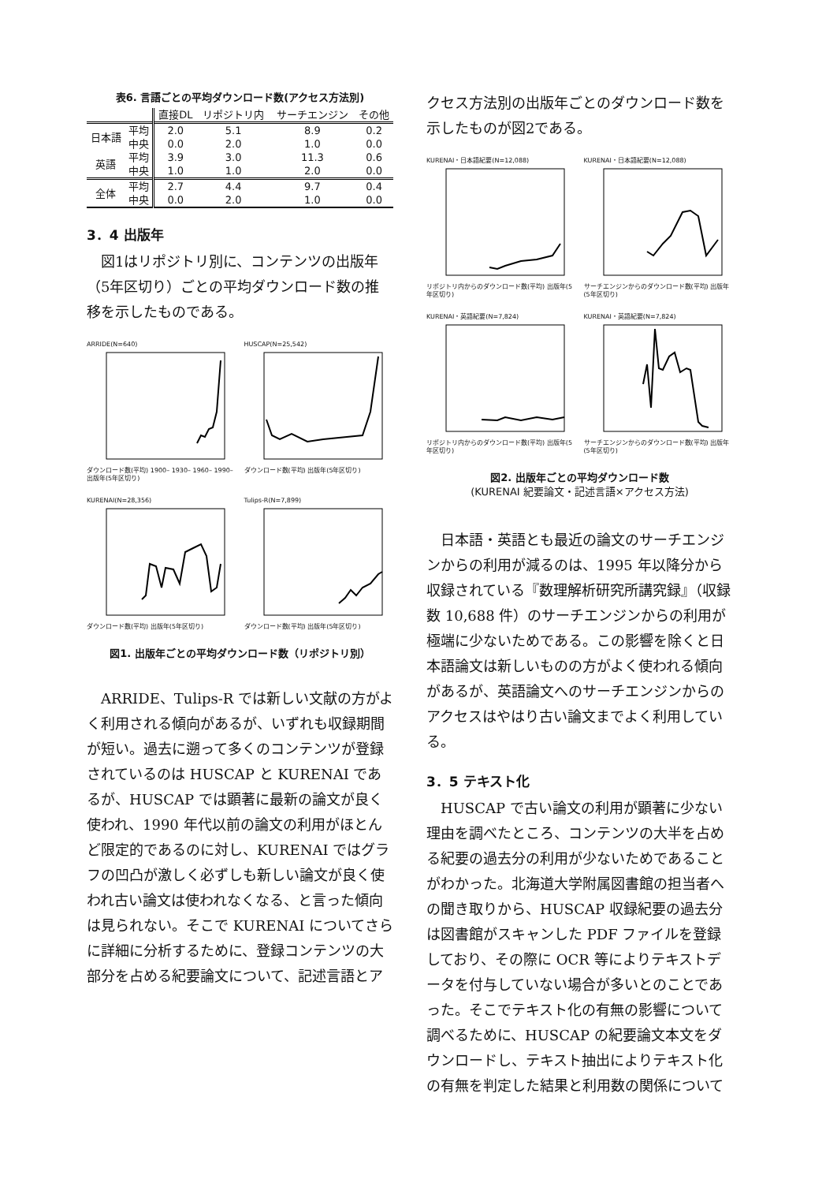表6. 言語ごとの平均ダウンロード数(アクセス方法別)
| | | 直接DL | リポジトリ内 | サーチエンジン | その他 |
| --- | --- | --- | --- | --- | --- |
| 日本語 | 平均 | 2.0 | 5.1 | 8.9 | 0.2 |
| | 中央 | 0.0 | 2.0 | 1.0 | 0.0 |
| 英語 | 平均 | 3.9 | 3.0 | 11.3 | 0.6 |
| | 中央 | 1.0 | 1.0 | 2.0 | 0.0 |
| 全体 | 平均 | 2.7 | 4.4 | 9.7 | 0.4 |
| | 中央 | 0.0 | 2.0 | 1.0 | 0.0 |
3．4 出版年
図1はリポジトリ別に、コンテンツの出版年（5年区切り）ごとの平均ダウンロード数の推移を示したものである。
ARRIDE(N=640)ダウンロード数(平均) 1900– 1930– 1960– 1990– 出版年(5年区切り)
HUSCAP(N=25,542)ダウンロード数(平均) 出版年(5年区切り)
KURENAI(N=28,356)ダウンロード数(平均) 出版年(5年区切り)
Tulips-R(N=7,899)ダウンロード数(平均) 出版年(5年区切り)
図1. 出版年ごとの平均ダウンロード数（リポジトリ別）
ARRIDE、Tulips-R では新しい文献の方がよく利用される傾向があるが、いずれも収録期間が短い。過去に遡って多くのコンテンツが登録されているのは HUSCAP と KURENAI であるが、HUSCAP では顕著に最新の論文が良く使われ、1990 年代以前の論文の利用がほとんど限定的であるのに対し、KURENAI ではグラフの凹凸が激しく必ずしも新しい論文が良く使われ古い論文は使われなくなる、と言った傾向は見られない。そこで KURENAI についてさらに詳細に分析するために、登録コンテンツの大部分を占める紀要論文について、記述言語とア
クセス方法別の出版年ごとのダウンロード数を示したものが図2である。
KURENAI・日本語紀要(N=12,088)リポジトリ内からのダウンロード数(平均) 出版年(5年区切り)
KURENAI・日本語紀要(N=12,088)サーチエンジンからのダウンロード数(平均) 出版年(5年区切り)
KURENAI・英語紀要(N=7,824)リポジトリ内からのダウンロード数(平均) 出版年(5年区切り)
KURENAI・英語紀要(N=7,824)サーチエンジンからのダウンロード数(平均) 出版年(5年区切り)
図2. 出版年ごとの平均ダウンロード数
(KURENAI 紀要論文・記述言語×アクセス方法)
日本語・英語とも最近の論文のサーチエンジンからの利用が減るのは、1995 年以降分から収録されている『数理解析研究所講究録』（収録数 10,688 件）のサーチエンジンからの利用が極端に少ないためである。この影響を除くと日本語論文は新しいものの方がよく使われる傾向があるが、英語論文へのサーチエンジンからのアクセスはやはり古い論文までよく利用している。
3．5 テキスト化
HUSCAP で古い論文の利用が顕著に少ない理由を調べたところ、コンテンツの大半を占める紀要の過去分の利用が少ないためであることがわかった。北海道大学附属図書館の担当者への聞き取りから、HUSCAP 収録紀要の過去分は図書館がスキャンした PDF ファイルを登録しており、その際に OCR 等によりテキストデータを付与していない場合が多いとのことであった。そこでテキスト化の有無の影響について調べるために、HUSCAP の紀要論文本文をダウンロードし、テキスト抽出によりテキスト化の有無を判定した結果と利用数の関係について